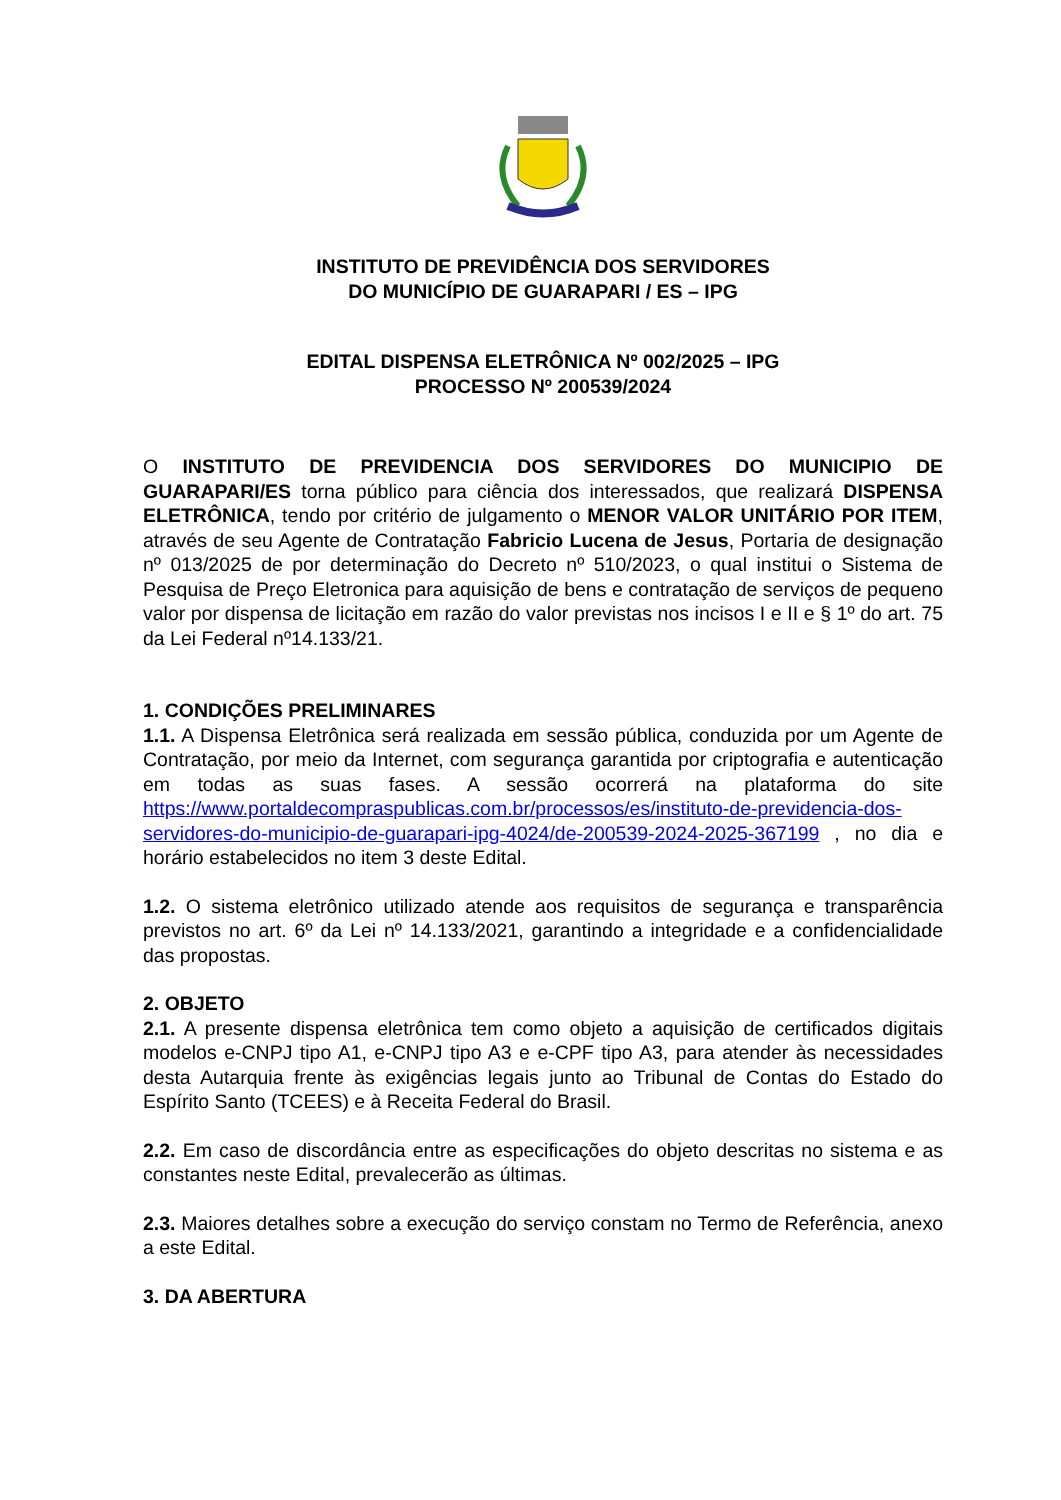INSTITUTO DE PREVIDÊNCIA DOS SERVIDORES
DO MUNICÍPIO DE GUARAPARI / ES – IPG
EDITAL DISPENSA ELETRÔNICA Nº 002/2025 – IPG
PROCESSO Nº 200539/2024
O INSTITUTO DE PREVIDENCIA DOS SERVIDORES DO MUNICIPIO DE GUARAPARI/ES torna público para ciência dos interessados, que realizará DISPENSA ELETRÔNICA, tendo por critério de julgamento o MENOR VALOR UNITÁRIO POR ITEM, através de seu Agente de Contratação Fabricio Lucena de Jesus, Portaria de designação nº 013/2025 de por determinação do Decreto nº 510/2023, o qual institui o Sistema de Pesquisa de Preço Eletronica para aquisição de bens e contratação de serviços de pequeno valor por dispensa de licitação em razão do valor previstas nos incisos I e II e § 1º do art. 75 da Lei Federal nº14.133/21.
1. CONDIÇÕES PRELIMINARES
1.1. A Dispensa Eletrônica será realizada em sessão pública, conduzida por um Agente de Contratação, por meio da Internet, com segurança garantida por criptografia e autenticação em todas as suas fases. A sessão ocorrerá na plataforma do site https://www.portaldecompraspublicas.com.br/processos/es/instituto-de-previdencia-dos-servidores-do-municipio-de-guarapari-ipg-4024/de-200539-2024-2025-367199 , no dia e horário estabelecidos no item 3 deste Edital.
1.2. O sistema eletrônico utilizado atende aos requisitos de segurança e transparência previstos no art. 6º da Lei nº 14.133/2021, garantindo a integridade e a confidencialidade das propostas.
2. OBJETO
2.1. A presente dispensa eletrônica tem como objeto a aquisição de certificados digitais modelos e-CNPJ tipo A1, e-CNPJ tipo A3 e e-CPF tipo A3, para atender às necessidades desta Autarquia frente às exigências legais junto ao Tribunal de Contas do Estado do Espírito Santo (TCEES) e à Receita Federal do Brasil.
2.2. Em caso de discordância entre as especificações do objeto descritas no sistema e as constantes neste Edital, prevalecerão as últimas.
2.3. Maiores detalhes sobre a execução do serviço constam no Termo de Referência, anexo a este Edital.
3. DA ABERTURA